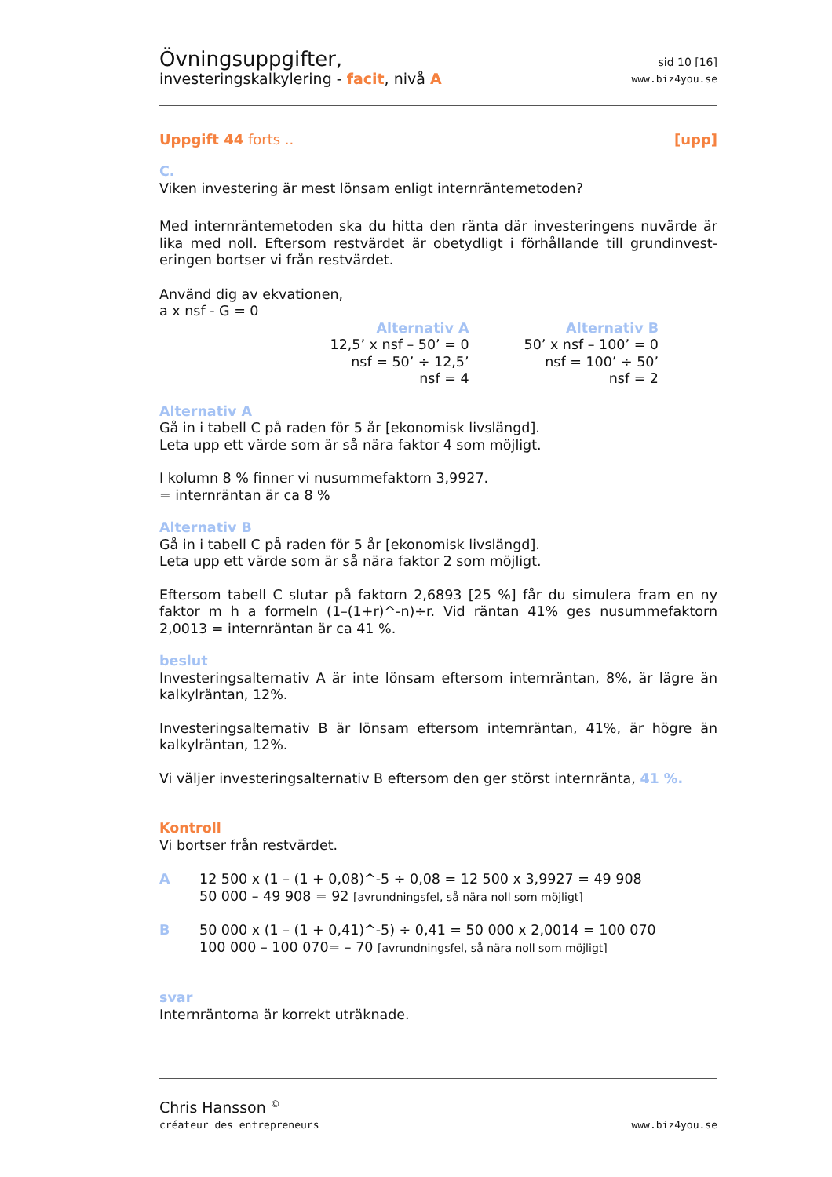Övningsuppgifter,
investeringskalkylering - facit, nivå A
sid 10 [16]
www.biz4you.se
Uppgift 44 forts .. [upp]
C.
Viken investering är mest lönsam enligt internräntemetoden?
Med internräntemetoden ska du hitta den ränta där investeringens nuvärde är lika med noll. Eftersom restvärdet är obetydligt i förhållande till grundinvest-eringen bortser vi från restvärdet.
Använd dig av ekvationen,
a x nsf - G = 0
Alternativ A
12,5’ x nsf – 50’ = 0
nsf = 50’ ÷ 12,5’
nsf = 4
Alternativ B
50’ x nsf – 100’ = 0
nsf = 100’ ÷ 50’
nsf = 2
Alternativ A
Gå in i tabell C på raden för 5 år [ekonomisk livslängd].
Leta upp ett värde som är så nära faktor 4 som möjligt.
I kolumn 8 % finner vi nusummefaktorn 3,9927.
= internräntan är ca 8 %
Alternativ B
Gå in i tabell C på raden för 5 år [ekonomisk livslängd].
Leta upp ett värde som är så nära faktor 2 som möjligt.
Eftersom tabell C slutar på faktorn 2,6893 [25 %] får du simulera fram en ny faktor m h a formeln (1–(1+r)^-n)÷r. Vid räntan 41% ges nusummefaktorn 2,0013 = internräntan är ca 41 %.
beslut
Investeringsalternativ A är inte lönsam eftersom internräntan, 8%, är lägre än kalkylräntan, 12%.
Investeringsalternativ B är lönsam eftersom internräntan, 41%, är högre än kalkylräntan, 12%.
Vi väljer investeringsalternativ B eftersom den ger störst internränta, 41 %.
Kontroll
Vi bortser från restvärdet.
A 12 500 x (1 – (1 + 0,08)^-5 ÷ 0,08 = 12 500 x 3,9927 = 49 908
50 000 – 49 908 = 92 [avrundningsfel, så nära noll som möjligt]
B 50 000 x (1 – (1 + 0,41)^-5) ÷ 0,41 = 50 000 x 2,0014 = 100 070
100 000 – 100 070= – 70 [avrundningsfel, så nära noll som möjligt]
svar
Internräntorna är korrekt uträknade.
Chris Hansson <sup>©</sup>
créateur des entrepreneurs
www.biz4you.se